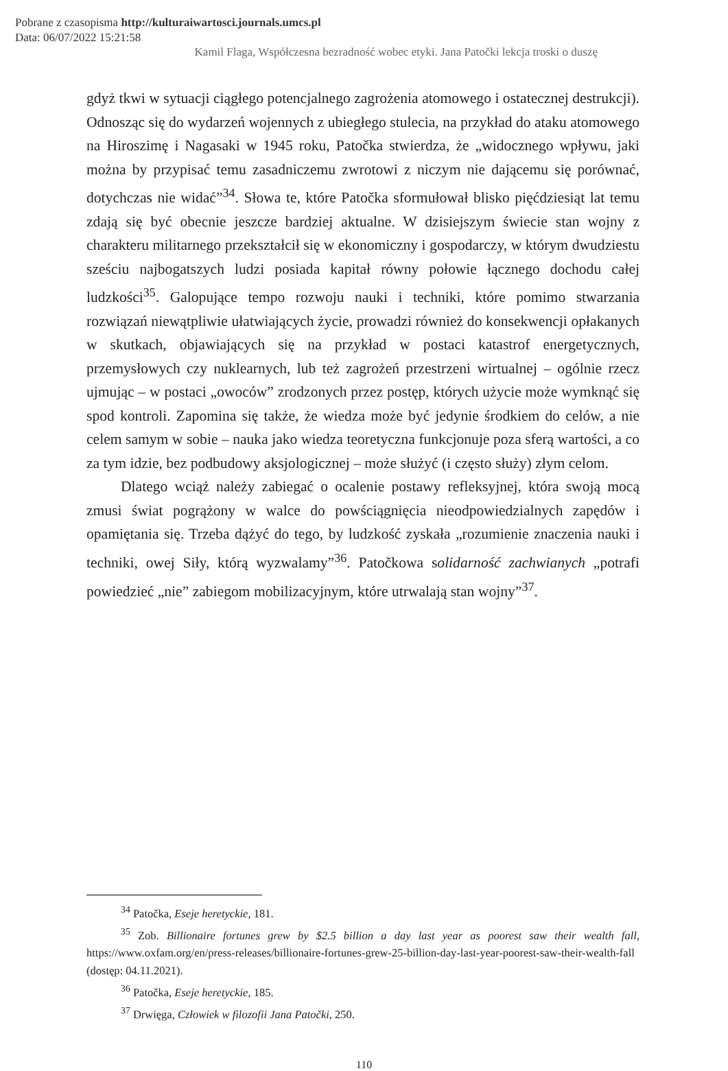Pobrane z czasopisma http://kulturaiwartosci.journals.umcs.pl
Data: 06/07/2022 15:21:58
Kamil Flaga, Współczesna bezradność wobec etyki. Jana Patočki lekcja troski o duszę
gdyż tkwi w sytuacji ciągłego potencjalnego zagrożenia atomowego i ostatecznej destrukcji). Odnosząc się do wydarzeń wojennych z ubiegłego stulecia, na przykład do ataku atomowego na Hiroszimę i Nagasaki w 1945 roku, Patočka stwierdza, że „widocznego wpływu, jaki można by przypisać temu zasadniczemu zwrotowi z niczym nie dającemu się porównać, dotychczas nie widać”<sup>34</sup>. Słowa te, które Patočka sformułował blisko pięćdziesiąt lat temu zdają się być obecnie jeszcze bardziej aktualne. W dzisiejszym świecie stan wojny z charakteru militarnego przekształcił się w ekonomiczny i gospodarczy, w którym dwudziestu sześciu najbogatszych ludzi posiada kapitał równy połowie łącznego dochodu całej ludzkości<sup>35</sup>. Galopujące tempo rozwoju nauki i techniki, które pomimo stwarzania rozwiązań niewątpliwie ułatwiających życie, prowadzi również do konsekwencji opłakanych w skutkach, objawiających się na przykład w postaci katastrof energetycznych, przemysłowych czy nuklearnych, lub też zagrożeń przestrzeni wirtualnej – ogólnie rzecz ujmując – w postaci „owoców” zrodzonych przez postęp, których użycie może wymknąć się spod kontroli. Zapomina się także, że wiedza może być jedynie środkiem do celów, a nie celem samym w sobie – nauka jako wiedza teoretyczna funkcjonuje poza sferą wartości, a co za tym idzie, bez podbudowy aksjologicznej – może służyć (i często służy) złym celom.
Dlatego wciąż należy zabiegać o ocalenie postawy refleksyjnej, która swoją mocą zmusi świat pogrążony w walce do powściągnięcia nieodpowiedzialnych zapędów i opamiętania się. Trzeba dążyć do tego, by ludzkość zyskała „rozumienie znaczenia nauki i techniki, owej Siły, którą wyzwalamy”<sup>36</sup>. Patočkowa solidarność zachwianych „potrafi powiedzieć „nie” zabiegom mobilizacyjnym, które utrwalają stan wojny”<sup>37</sup>.
<sup>34</sup> Patočka, Eseje heretyckie, 181.
<sup>35</sup> Zob. Billionaire fortunes grew by $2.5 billion a day last year as poorest saw their wealth fall, https://www.oxfam.org/en/press-releases/billionaire-fortunes-grew-25-billion-day-last-year-poorest-saw-their-wealth-fall (dostęp: 04.11.2021).
<sup>36</sup> Patočka, Eseje heretyckie, 185.
<sup>37</sup> Drwięga, Człowiek w filozofii Jana Patočki, 250.
110